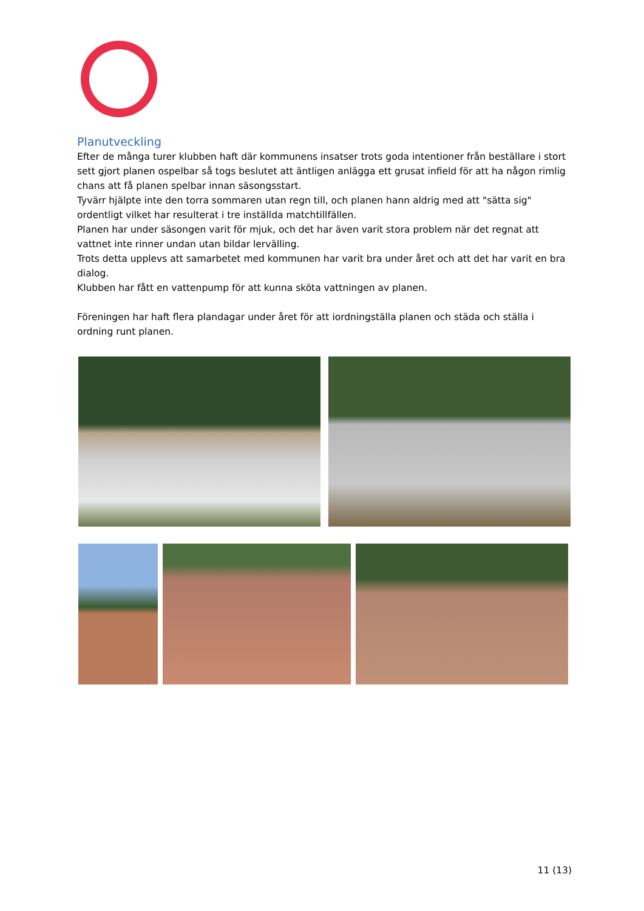Planutveckling
Efter de många turer klubben haft där kommunens insatser trots goda intentioner från beställare i stort sett gjort planen ospelbar så togs beslutet att äntligen anlägga ett grusat infield för att ha någon rimlig chans att få planen spelbar innan säsongsstart.
Tyvärr hjälpte inte den torra sommaren utan regn till, och planen hann aldrig med att "sätta sig" ordentligt vilket har resulterat i tre inställda matchtillfällen.
Planen har under säsongen varit för mjuk, och det har även varit stora problem när det regnat att vattnet inte rinner undan utan bildar lervälling.
Trots detta upplevs att samarbetet med kommunen har varit bra under året och att det har varit en bra dialog.
Klubben har fått en vattenpump för att kunna sköta vattningen av planen.
Föreningen har haft flera plandagar under året för att iordningställa planen och städa och ställa i ordning runt planen.
11 (13)